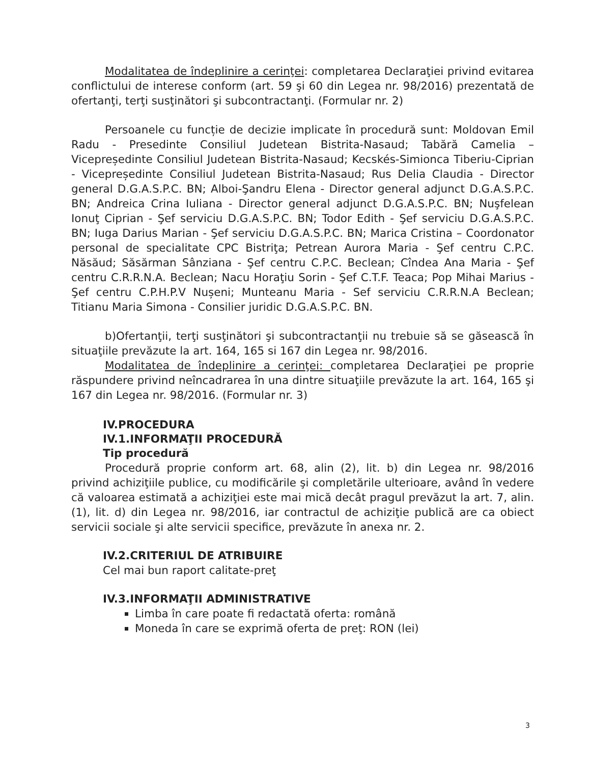Modalitatea de îndeplinire a cerinţei: completarea Declaraţiei privind evitarea conflictului de interese conform (art. 59 şi 60 din Legea nr. 98/2016) prezentată de ofertanţi, terţi susţinători şi subcontractanţi. (Formular nr. 2)
Persoanele cu funcție de decizie implicate în procedură sunt: Moldovan Emil Radu - Presedinte Consiliul Judetean Bistrita-Nasaud; Tabără Camelia – Vicepreședinte Consiliul Judetean Bistrita-Nasaud; Kecskés-Simionca Tiberiu-Ciprian - Vicepreședinte Consiliul Judetean Bistrita-Nasaud; Rus Delia Claudia - Director general D.G.A.S.P.C. BN; Alboi-Şandru Elena - Director general adjunct D.G.A.S.P.C. BN; Andreica Crina Iuliana - Director general adjunct D.G.A.S.P.C. BN; Nuşfelean Ionuţ Ciprian - Şef serviciu D.G.A.S.P.C. BN; Todor Edith - Şef serviciu D.G.A.S.P.C. BN; Iuga Darius Marian - Şef serviciu D.G.A.S.P.C. BN; Marica Cristina – Coordonator personal de specialitate CPC Bistriţa; Petrean Aurora Maria - Şef centru C.P.C. Năsăud; Săsărman Sânziana - Şef centru C.P.C. Beclean; Cîndea Ana Maria - Şef centru C.R.R.N.A. Beclean; Nacu Horaţiu Sorin - Şef C.T.F. Teaca; Pop Mihai Marius - Şef centru C.P.H.P.V Nușeni; Munteanu Maria - Sef serviciu C.R.R.N.A Beclean; Titianu Maria Simona - Consilier juridic D.G.A.S.P.C. BN.
b)Ofertanţii, terţi susţinători şi subcontractanţii nu trebuie să se găsească în situaţiile prevăzute la art. 164, 165 si 167 din Legea nr. 98/2016.
Modalitatea de îndeplinire a cerinţei: completarea Declaraţiei pe proprie răspundere privind neîncadrarea în una dintre situaţiile prevăzute la art. 164, 165 şi 167 din Legea nr. 98/2016. (Formular nr. 3)
IV.PROCEDURA
IV.1.INFORMAŢII PROCEDURĂ
Tip procedură
Procedură proprie conform art. 68, alin (2), lit. b) din Legea nr. 98/2016 privind achiziţiile publice, cu modificările şi completările ulterioare, având în vedere că valoarea estimată a achiziţiei este mai mică decât pragul prevăzut la art. 7, alin. (1), lit. d) din Legea nr. 98/2016, iar contractul de achiziţie publică are ca obiect servicii sociale şi alte servicii specifice, prevăzute în anexa nr. 2.
IV.2.CRITERIUL DE ATRIBUIRE
Cel mai bun raport calitate-preţ
IV.3.INFORMAŢII ADMINISTRATIVE
Limba în care poate fi redactată oferta: română
Moneda în care se exprimă oferta de preţ: RON (lei)
3